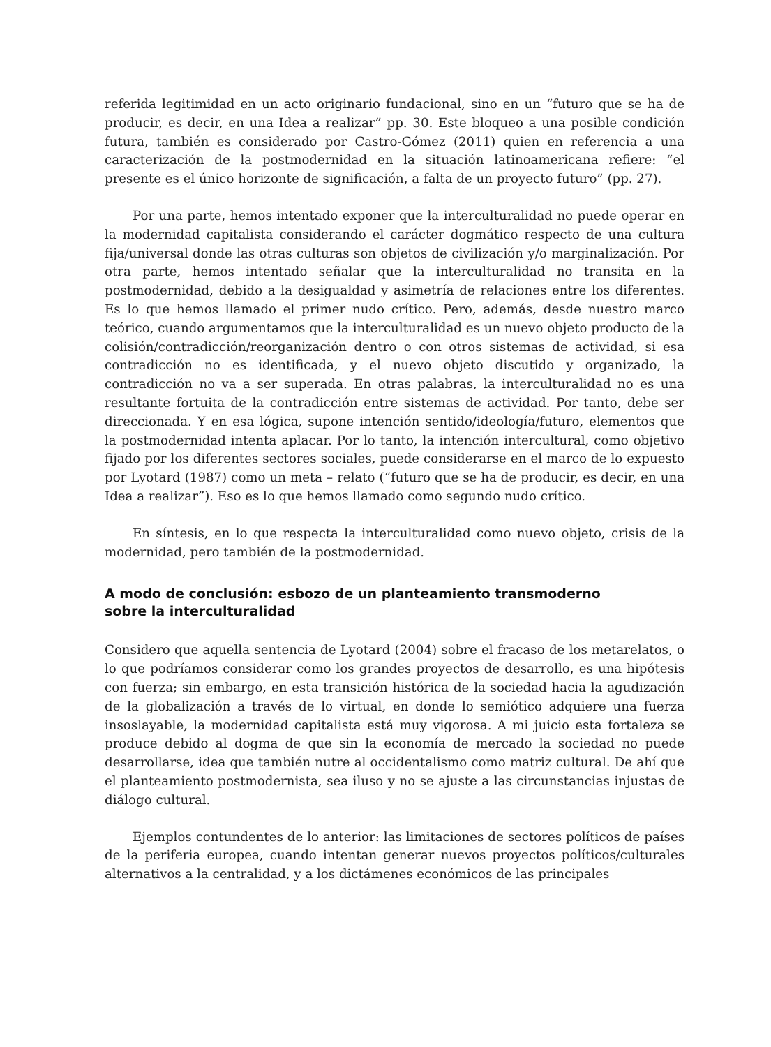referida legitimidad en un acto originario fundacional, sino en un “futuro que se ha de producir, es decir, en una Idea a realizar” pp. 30. Este bloqueo a una posible condición futura, también es considerado por Castro-Gómez (2011) quien en referencia a una caracterización de la postmodernidad en la situación latinoamericana refiere: “el presente es el único horizonte de significación, a falta de un proyecto futuro” (pp. 27).
Por una parte, hemos intentado exponer que la interculturalidad no puede operar en la modernidad capitalista considerando el carácter dogmático respecto de una cultura fija/universal donde las otras culturas son objetos de civilización y/o marginalización. Por otra parte, hemos intentado señalar que la interculturalidad no transita en la postmodernidad, debido a la desigualdad y asimetría de relaciones entre los diferentes. Es lo que hemos llamado el primer nudo crítico. Pero, además, desde nuestro marco teórico, cuando argumentamos que la interculturalidad es un nuevo objeto producto de la colisión/contradicción/reorganización dentro o con otros sistemas de actividad, si esa contradicción no es identificada, y el nuevo objeto discutido y organizado, la contradicción no va a ser superada. En otras palabras, la interculturalidad no es una resultante fortuita de la contradicción entre sistemas de actividad. Por tanto, debe ser direccionada. Y en esa lógica, supone intención sentido/ideología/futuro, elementos que la postmodernidad intenta aplacar. Por lo tanto, la intención intercultural, como objetivo fijado por los diferentes sectores sociales, puede considerarse en el marco de lo expuesto por Lyotard (1987) como un meta – relato (“futuro que se ha de producir, es decir, en una Idea a realizar”). Eso es lo que hemos llamado como segundo nudo crítico.
En síntesis, en lo que respecta la interculturalidad como nuevo objeto, crisis de la modernidad, pero también de la postmodernidad.
A modo de conclusión: esbozo de un planteamiento transmoderno sobre la interculturalidad
Considero que aquella sentencia de Lyotard (2004) sobre el fracaso de los metarelatos, o lo que podríamos considerar como los grandes proyectos de desarrollo, es una hipótesis con fuerza; sin embargo, en esta transición histórica de la sociedad hacia la agudización de la globalización a través de lo virtual, en donde lo semiótico adquiere una fuerza insoslayable, la modernidad capitalista está muy vigorosa. A mi juicio esta fortaleza se produce debido al dogma de que sin la economía de mercado la sociedad no puede desarrollarse, idea que también nutre al occidentalismo como matriz cultural. De ahí que el planteamiento postmodernista, sea iluso y no se ajuste a las circunstancias injustas de diálogo cultural.
Ejemplos contundentes de lo anterior: las limitaciones de sectores políticos de países de la periferia europea, cuando intentan generar nuevos proyectos políticos/culturales alternativos a la centralidad, y a los dictámenes económicos de las principales